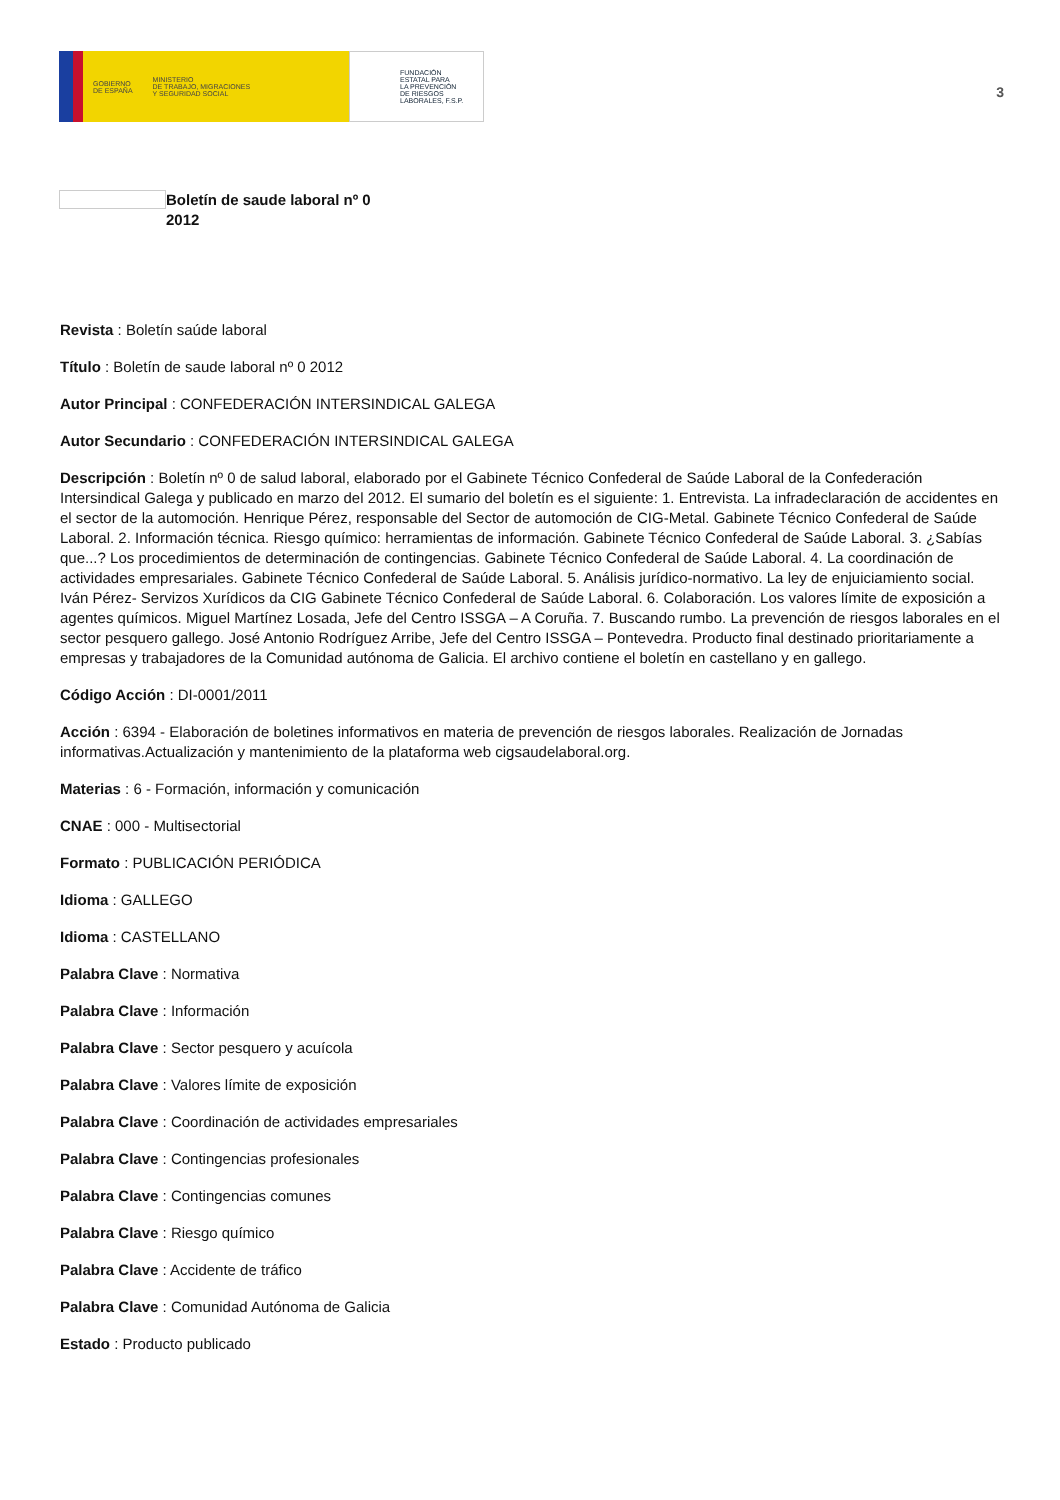GOBIERNO
DE ESPAÑA MINISTERIO
DE TRABAJO, MIGRACIONES
Y SEGURIDAD SOCIAL
FUNDACIÓN
ESTATAL PARA
LA PREVENCIÓN
DE RIESGOS
LABORALES, F.S.P.
3
Boletín de saude laboral nº 0
2012
Revista : Boletín saúde laboral
Título : Boletín de saude laboral nº 0 2012
Autor Principal : CONFEDERACIÓN INTERSINDICAL GALEGA
Autor Secundario : CONFEDERACIÓN INTERSINDICAL GALEGA
Descripción : Boletín nº 0 de salud laboral, elaborado por el Gabinete Técnico Confederal de Saúde Laboral de la Confederación Intersindical Galega y publicado en marzo del 2012. El sumario del boletín es el siguiente: 1. Entrevista. La infradeclaración de accidentes en el sector de la automoción. Henrique Pérez, responsable del Sector de automoción de CIG-Metal. Gabinete Técnico Confederal de Saúde Laboral. 2. Información técnica. Riesgo químico: herramientas de información. Gabinete Técnico Confederal de Saúde Laboral. 3. ¿Sabías que...? Los procedimientos de determinación de contingencias. Gabinete Técnico Confederal de Saúde Laboral. 4. La coordinación de actividades empresariales. Gabinete Técnico Confederal de Saúde Laboral. 5. Análisis jurídico-normativo. La ley de enjuiciamiento social. Iván Pérez- Servizos Xurídicos da CIG Gabinete Técnico Confederal de Saúde Laboral. 6. Colaboración. Los valores límite de exposición a agentes químicos. Miguel Martínez Losada, Jefe del Centro ISSGA – A Coruña. 7. Buscando rumbo. La prevención de riesgos laborales en el sector pesquero gallego. José Antonio Rodríguez Arribe, Jefe del Centro ISSGA – Pontevedra. Producto final destinado prioritariamente a empresas y trabajadores de la Comunidad autónoma de Galicia. El archivo contiene el boletín en castellano y en gallego.
Código Acción : DI-0001/2011
Acción : 6394 - Elaboración de boletines informativos en materia de prevención de riesgos laborales. Realización de Jornadas informativas.Actualización y mantenimiento de la plataforma web cigsaudelaboral.org.
Materias : 6 - Formación, información y comunicación
CNAE : 000 - Multisectorial
Formato : PUBLICACIÓN PERIÓDICA
Idioma : GALLEGO
Idioma : CASTELLANO
Palabra Clave : Normativa
Palabra Clave : Información
Palabra Clave : Sector pesquero y acuícola
Palabra Clave : Valores límite de exposición
Palabra Clave : Coordinación de actividades empresariales
Palabra Clave : Contingencias profesionales
Palabra Clave : Contingencias comunes
Palabra Clave : Riesgo químico
Palabra Clave : Accidente de tráfico
Palabra Clave : Comunidad Autónoma de Galicia
Estado : Producto publicado